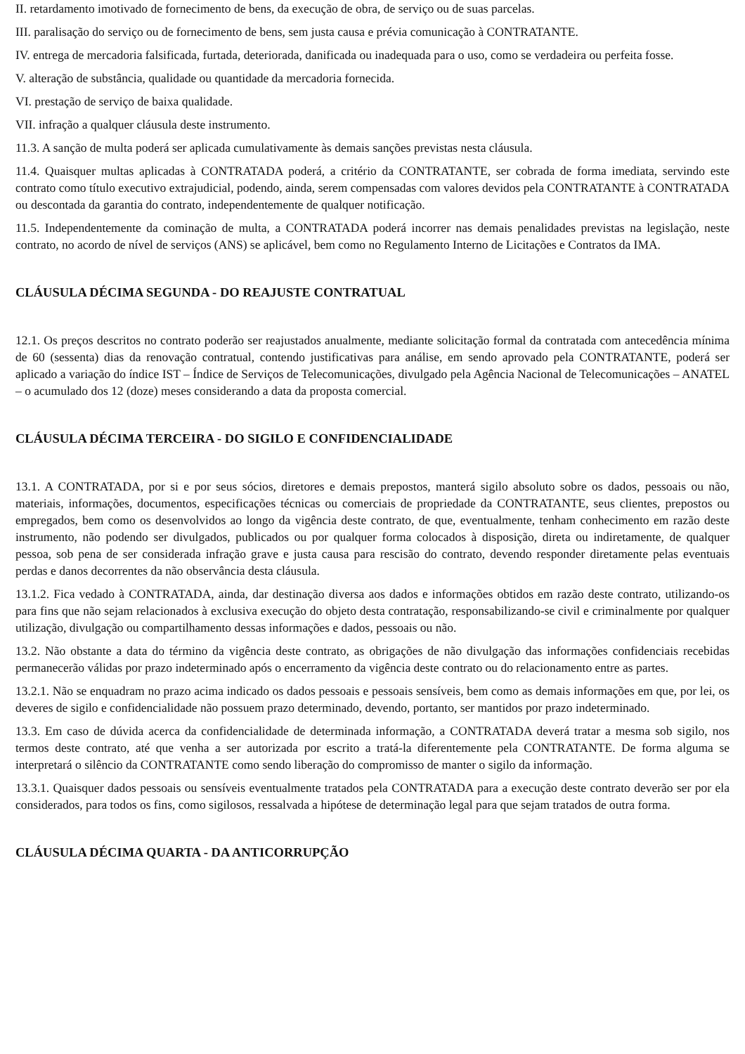II. retardamento imotivado de fornecimento de bens, da execução de obra, de serviço ou de suas parcelas.
III. paralisação do serviço ou de fornecimento de bens, sem justa causa e prévia comunicação à CONTRATANTE.
IV. entrega de mercadoria falsificada, furtada, deteriorada, danificada ou inadequada para o uso, como se verdadeira ou perfeita fosse.
V. alteração de substância, qualidade ou quantidade da mercadoria fornecida.
VI. prestação de serviço de baixa qualidade.
VII. infração a qualquer cláusula deste instrumento.
11.3. A sanção de multa poderá ser aplicada cumulativamente às demais sanções previstas nesta cláusula.
11.4. Quaisquer multas aplicadas à CONTRATADA poderá, a critério da CONTRATANTE, ser cobrada de forma imediata, servindo este contrato como título executivo extrajudicial, podendo, ainda, serem compensadas com valores devidos pela CONTRATANTE à CONTRATADA ou descontada da garantia do contrato, independentemente de qualquer notificação.
11.5. Independentemente da cominação de multa, a CONTRATADA poderá incorrer nas demais penalidades previstas na legislação, neste contrato, no acordo de nível de serviços (ANS) se aplicável, bem como no Regulamento Interno de Licitações e Contratos da IMA.
CLÁUSULA DÉCIMA SEGUNDA - DO REAJUSTE CONTRATUAL
12.1. Os preços descritos no contrato poderão ser reajustados anualmente, mediante solicitação formal da contratada com antecedência mínima de 60 (sessenta) dias da renovação contratual, contendo justificativas para análise, em sendo aprovado pela CONTRATANTE, poderá ser aplicado a variação do índice IST – Índice de Serviços de Telecomunicações, divulgado pela Agência Nacional de Telecomunicações – ANATEL – o acumulado dos 12 (doze) meses considerando a data da proposta comercial.
CLÁUSULA DÉCIMA TERCEIRA - DO SIGILO E CONFIDENCIALIDADE
13.1. A CONTRATADA, por si e por seus sócios, diretores e demais prepostos, manterá sigilo absoluto sobre os dados, pessoais ou não, materiais, informações, documentos, especificações técnicas ou comerciais de propriedade da CONTRATANTE, seus clientes, prepostos ou empregados, bem como os desenvolvidos ao longo da vigência deste contrato, de que, eventualmente, tenham conhecimento em razão deste instrumento, não podendo ser divulgados, publicados ou por qualquer forma colocados à disposição, direta ou indiretamente, de qualquer pessoa, sob pena de ser considerada infração grave e justa causa para rescisão do contrato, devendo responder diretamente pelas eventuais perdas e danos decorrentes da não observância desta cláusula.
13.1.2. Fica vedado à CONTRATADA, ainda, dar destinação diversa aos dados e informações obtidos em razão deste contrato, utilizando-os para fins que não sejam relacionados à exclusiva execução do objeto desta contratação, responsabilizando-se civil e criminalmente por qualquer utilização, divulgação ou compartilhamento dessas informações e dados, pessoais ou não.
13.2. Não obstante a data do término da vigência deste contrato, as obrigações de não divulgação das informações confidenciais recebidas permanecerão válidas por prazo indeterminado após o encerramento da vigência deste contrato ou do relacionamento entre as partes.
13.2.1. Não se enquadram no prazo acima indicado os dados pessoais e pessoais sensíveis, bem como as demais informações em que, por lei, os deveres de sigilo e confidencialidade não possuem prazo determinado, devendo, portanto, ser mantidos por prazo indeterminado.
13.3. Em caso de dúvida acerca da confidencialidade de determinada informação, a CONTRATADA deverá tratar a mesma sob sigilo, nos termos deste contrato, até que venha a ser autorizada por escrito a tratá-la diferentemente pela CONTRATANTE. De forma alguma se interpretará o silêncio da CONTRATANTE como sendo liberação do compromisso de manter o sigilo da informação.
13.3.1. Quaisquer dados pessoais ou sensíveis eventualmente tratados pela CONTRATADA para a execução deste contrato deverão ser por ela considerados, para todos os fins, como sigilosos, ressalvada a hipótese de determinação legal para que sejam tratados de outra forma.
CLÁUSULA DÉCIMA QUARTA - DA ANTICORRUPÇÃO